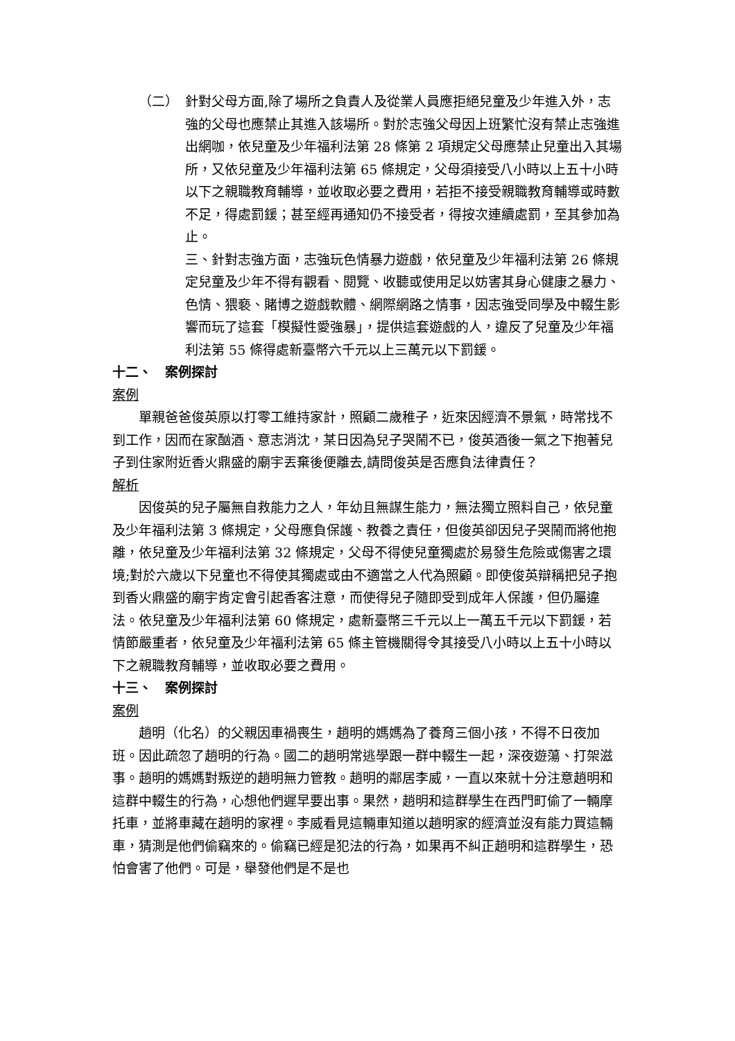（二） 針對父母方面,除了場所之負責人及從業人員應拒絕兒童及少年進入外，志強的父母也應禁止其進入該場所。對於志強父母因上班繁忙沒有禁止志強進出網咖，依兒童及少年福利法第 28 條第 2 項規定父母應禁止兒童出入其場所，又依兒童及少年福利法第 65 條規定，父母須接受八小時以上五十小時以下之親職教育輔導，並收取必要之費用，若拒不接受親職教育輔導或時數不足，得處罰鍰；甚至經再通知仍不接受者，得按次連續處罰，至其參加為止。
三、針對志強方面，志強玩色情暴力遊戲，依兒童及少年福利法第 26 條規定兒童及少年不得有觀看、閱覽、收聽或使用足以妨害其身心健康之暴力、色情、猥褻、賭博之遊戲軟體、網際網路之情事，因志強受同學及中輟生影響而玩了這套「模擬性愛強暴」，提供這套遊戲的人，違反了兒童及少年福利法第 55 條得處新臺幣六千元以上三萬元以下罰鍰。
十二、　案例探討
案例
單親爸爸俊英原以打零工維持家計，照顧二歲稚子，近來因經濟不景氣，時常找不到工作，因而在家酗酒、意志消沈，某日因為兒子哭鬧不已，俊英酒後一氣之下抱著兒子到住家附近香火鼎盛的廟宇丟棄後便離去,請問俊英是否應負法律責任？
解析
因俊英的兒子屬無自救能力之人，年幼且無謀生能力，無法獨立照料自己，依兒童及少年福利法第 3 條規定，父母應負保護、教養之責任，但俊英卻因兒子哭鬧而將他抱離，依兒童及少年福利法第 32 條規定，父母不得使兒童獨處於易發生危險或傷害之環境;對於六歲以下兒童也不得使其獨處或由不適當之人代為照顧。即使俊英辯稱把兒子抱到香火鼎盛的廟宇肯定會引起香客注意，而使得兒子隨即受到成年人保護，但仍屬違法。依兒童及少年福利法第 60 條規定，處新臺幣三千元以上一萬五千元以下罰鍰，若情節嚴重者，依兒童及少年福利法第 65 條主管機關得令其接受八小時以上五十小時以下之親職教育輔導，並收取必要之費用。
十三、　案例探討
案例
趙明（化名）的父親因車禍喪生，趙明的媽媽為了養育三個小孩，不得不日夜加班。因此疏忽了趙明的行為。國二的趙明常逃學跟一群中輟生一起，深夜遊蕩、打架滋事。趙明的媽媽對叛逆的趙明無力管教。趙明的鄰居李威，一直以來就十分注意趙明和這群中輟生的行為，心想他們遲早要出事。果然，趙明和這群學生在西門町偷了一輛摩托車，並將車藏在趙明的家裡。李威看見這輛車知道以趙明家的經濟並沒有能力買這輛車，猜測是他們偷竊來的。偷竊已經是犯法的行為，如果再不糾正趙明和這群學生，恐怕會害了他們。可是，舉發他們是不是也